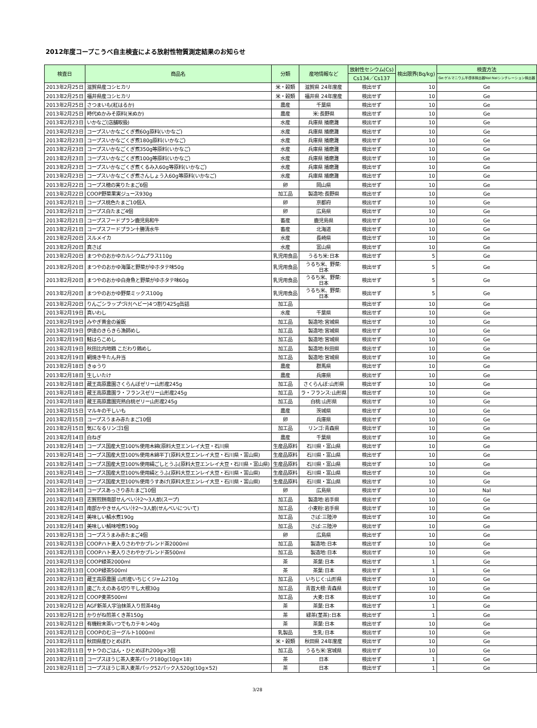2012年度コープこうべ自主検査による放射性物質測定結果のお知らせ
| 検査日 | 商品名 | 分類 | 産地情報など | 放射性セシウム(Cs) | 検出限界(Bq/kg) | 検査方法 |
| --- | --- | --- | --- | --- | --- | --- |
| | | | | Cs134／Cs137 | | Ge:ゲルマニウム半導体検出器NaI:NaIシンチレーション検出器 |
| 2013年2月25日 | 滋賀県産コシヒカリ | 米・穀類 | 滋賀県 24年度産 | 検出せず | 10 | Ge |
| 2013年2月25日 | 福井県産コシヒカリ | 米・穀類 | 福井県 24年度産 | 検出せず | 10 | Ge |
| 2013年2月25日 | さつまいも(紅はるか) | 農産 | 千葉県 | 検出せず | 10 | Ge |
| 2013年2月25日 | 時代ぬかみそ原料(米ぬか) | 農産 | 米:長野県 | 検出せず | 10 | Ge |
| 2013年2月23日 | いかなご(店舗取扱) | 水産 | 兵庫県 播磨灘 | 検出せず | 10 | Ge |
| 2013年2月23日 | コープスいかなごくぎ煮60g原料(いかなご) | 水産 | 兵庫県 播磨灘 | 検出せず | 10 | Ge |
| 2013年2月23日 | コープスいかなごくぎ煮180g原料(いかなご) | 水産 | 兵庫県 播磨灘 | 検出せず | 10 | Ge |
| 2013年2月23日 | コープスいかなごくぎ煮350g等原料(いかなご) | 水産 | 兵庫県 播磨灘 | 検出せず | 10 | Ge |
| 2013年2月23日 | コープスいかなごくぎ煮100g等原料(いかなご) | 水産 | 兵庫県 播磨灘 | 検出せず | 10 | Ge |
| 2013年2月23日 | コープスいかなごくぎ煮くるみ入60g等原料(いかなご) | 水産 | 兵庫県 播磨灘 | 検出せず | 10 | Ge |
| 2013年2月23日 | コープスいかなごくぎ煮さんしょう入60g等原料(いかなご) | 水産 | 兵庫県 播磨灘 | 検出せず | 10 | Ge |
| 2013年2月22日 | コープス穂の実りたまご6個 | 卵 | 岡山県 | 検出せず | 10 | Ge |
| 2013年2月22日 | COOP野菜果実ジュース930g | 加工品 | 製造地:長野県 | 検出せず | 10 | Ge |
| 2013年2月21日 | コープス桃色たまご10個入 | 卵 | 京都府 | 検出せず | 10 | Ge |
| 2013年2月21日 | コープス白たまご4個 | 卵 | 広島県 | 検出せず | 10 | Ge |
| 2013年2月21日 | コープスフードプラン鹿児島和牛 | 畜産 | 鹿児島県 | 検出せず | 10 | Ge |
| 2013年2月21日 | コープスフードプラン十勝清水牛 | 畜産 | 北海道 | 検出せず | 10 | Ge |
| 2013年2月20日 | スルメイカ | 水産 | 長崎県 | 検出せず | 10 | Ge |
| 2013年2月20日 | 真さば | 水産 | 富山県 | 検出せず | 10 | Ge |
| 2013年2月20日 | まつやのおかゆカルシウムプラス110g | 乳児用食品 | うるち米:日本 | 検出せず | 5 | Ge |
| 2013年2月20日 | まつやのおかゆ海藻と野菜がゆホタテ味50g | 乳児用食品 | うるち米、野菜: 日本 | 検出せず | 5 | Ge |
| 2013年2月20日 | まつやのおかゆ白身魚と野菜がゆホタテ味60g | 乳児用食品 | うるち米、野菜: 日本 | 検出せず | 5 | Ge |
| 2013年2月20日 | まつやのおかゆ野菜ミックス100g | 乳児用食品 | うるち米、野菜: 日本 | 検出せず | 5 | Ge |
| 2013年2月20日 | りんごシラップづけ(ヘビー)4つ割り425g缶詰 | 加工品 | | 検出せず | 10 | Ge |
| 2013年2月19日 | 真いわし | 水産 | 千葉県 | 検出せず | 10 | Ge |
| 2013年2月19日 | みやぎ黄金の釜飯 | 加工品 | 製造地:宮城県 | 検出せず | 10 | Ge |
| 2013年2月19日 | 伊達のきらきら漁師めし | 加工品 | 製造地:宮城県 | 検出せず | 10 | Ge |
| 2013年2月19日 | 鮭はらこめし | 加工品 | 製造地:宮城県 | 検出せず | 10 | Ge |
| 2013年2月19日 | 秋田比内地鶏 こだわり鶏めし | 加工品 | 製造地:秋田県 | 検出せず | 10 | Ge |
| 2013年2月19日 | 網焼き牛たん弁当 | 加工品 | 製造地:宮城県 | 検出せず | 10 | Ge |
| 2013年2月18日 | きゅうり | 農産 | 群馬県 | 検出せず | 10 | Ge |
| 2013年2月18日 | 生しいたけ | 農産 | 兵庫県 | 検出せず | 10 | Ge |
| 2013年2月18日 | 蔵王高原農園さくらんぼゼリー山形産245g | 加工品 | さくらんぼ:山形県 | 検出せず | 10 | Ge |
| 2013年2月18日 | 蔵王高原農園ラ・フランスゼリー山形産245g | 加工品 | ラ・フランス:山形県 | 検出せず | 10 | Ge |
| 2013年2月18日 | 蔵王高原農園完熟白桃ゼリー山形産245g | 加工品 | 白桃:山形県 | 検出せず | 10 | Ge |
| 2013年2月15日 | マルキの干しいも | 農産 | 茨城県 | 検出せず | 10 | Ge |
| 2013年2月15日 | コープスうまみ赤たまご10個 | 卵 | 兵庫県 | 検出せず | 10 | Ge |
| 2013年2月15日 | 気になるリンゴ1個 | 加工品 | リンゴ:青森県 | 検出せず | 10 | Ge |
| 2013年2月14日 | 白ねぎ | 農産 | 千葉県 | 検出せず | 10 | Ge |
| 2013年2月14日 | コープス国産大豆100%使用木綿(原料大豆エンレイ大豆・石川県 | 生産品原料 | 石川県・富山県 | 検出せず | 10 | Ge |
| 2013年2月14日 | コープス国産大豆100%使用木綿半丁(原料大豆エンレイ大豆・石川県・富山県) | 生産品原料 | 石川県・富山県 | 検出せず | 10 | Ge |
| 2013年2月14日 | コープス国産大豆100%使用絹ごしとうふ(原料大豆エンレイ大豆・石川県・富山県) | 生産品原料 | 石川県・富山県 | 検出せず | 10 | Ge |
| 2013年2月14日 | コープス国産大豆100%使用絹とうふ(原料大豆エンレイ大豆・石川県・富山県) | 生産品原料 | 石川県・富山県 | 検出せず | 10 | Ge |
| 2013年2月14日 | コープス国産大豆100%使用うすあげ(原料大豆エンレイ大豆・石川県・富山県) | 生産品原料 | 石川県・富山県 | 検出せず | 10 | Ge |
| 2013年2月14日 | コープスあっさり赤たまご10個 | 卵 | 広島県 | 検出せず | 10 | NaI |
| 2013年2月14日 | 志賀煎餅南部せんべい汁2～3人前(スープ) | 加工品 | 製造地:岩手県 | 検出せず | 10 | Ge |
| 2013年2月14日 | 南部かやきせんべい汁2～3人前(せんべいについて) | 加工品 | 小麦粉:岩手県 | 検出せず | 10 | Ge |
| 2013年2月14日 | 美味しい鯖水煮190g | 加工品 | さば:三陸沖 | 検出せず | 10 | Ge |
| 2013年2月14日 | 美味しい鯖味噌煮190g | 加工品 | さば:三陸沖 | 検出せず | 10 | Ge |
| 2013年2月13日 | コープスうまみ赤たまご4個 | 卵 | 広島県 | 検出せず | 10 | Ge |
| 2013年2月13日 | COOPハト麦入りさわやかブレンド茶2000ml | 加工品 | 製造地:日本 | 検出せず | 10 | Ge |
| 2013年2月13日 | COOPハト麦入りさわやかブレンド茶500ml | 加工品 | 製造地:日本 | 検出せず | 10 | Ge |
| 2013年2月13日 | COOP緑茶2000ml | 茶 | 茶葉:日本 | 検出せず | 1 | Ge |
| 2013年2月13日 | COOP緑茶500ml | 茶 | 茶葉:日本 | 検出せず | 1 | Ge |
| 2013年2月13日 | 蔵王高原農園 山形産いちじくジャム210g | 加工品 | いちじく:山形県 | 検出せず | 10 | Ge |
| 2013年2月13日 | 歯ごたえのある切り干し大根30g | 加工品 | 青首大根:青森県 | 検出せず | 10 | Ge |
| 2013年2月12日 | COOP麦茶500ml | 加工品 | 大麦:日本 | 検出せず | 10 | Ge |
| 2013年2月12日 | AGF新茶人宇治抹茶入り煎茶48g | 茶 | 茶葉:日本 | 検出せず | 1 | Ge |
| 2013年2月12日 | かりがね煎茶くき茶150g | 茶 | 緑茶(茎茶):日本 | 検出せず | 1 | Ge |
| 2013年2月12日 | 有機粉末茶いつでもカテキン40g | 茶 | 茶葉:日本 | 検出せず | 10 | Ge |
| 2013年2月12日 | COOPのむヨーグルト1000ml | 乳製品 | 生乳:日本 | 検出せず | 10 | Ge |
| 2013年2月11日 | 秋田県産ひとめぼれ | 米・穀類 | 秋田県 24年度産 | 検出せず | 10 | Ge |
| 2013年2月11日 | サトウのごはん・ひとめぼれ200g×3個 | 加工品 | うるち米:宮城県 | 検出せず | 10 | Ge |
| 2013年2月11日 | コープスほうじ茶入麦茶パック180g(10g×18) | 茶 | 日本 | 検出せず | 1 | Ge |
| 2013年2月11日 | コープスほうじ茶入麦茶パック52パック入520g(10g×52) | 茶 | 日本 | 検出せず | 1 | Ge |
3/28